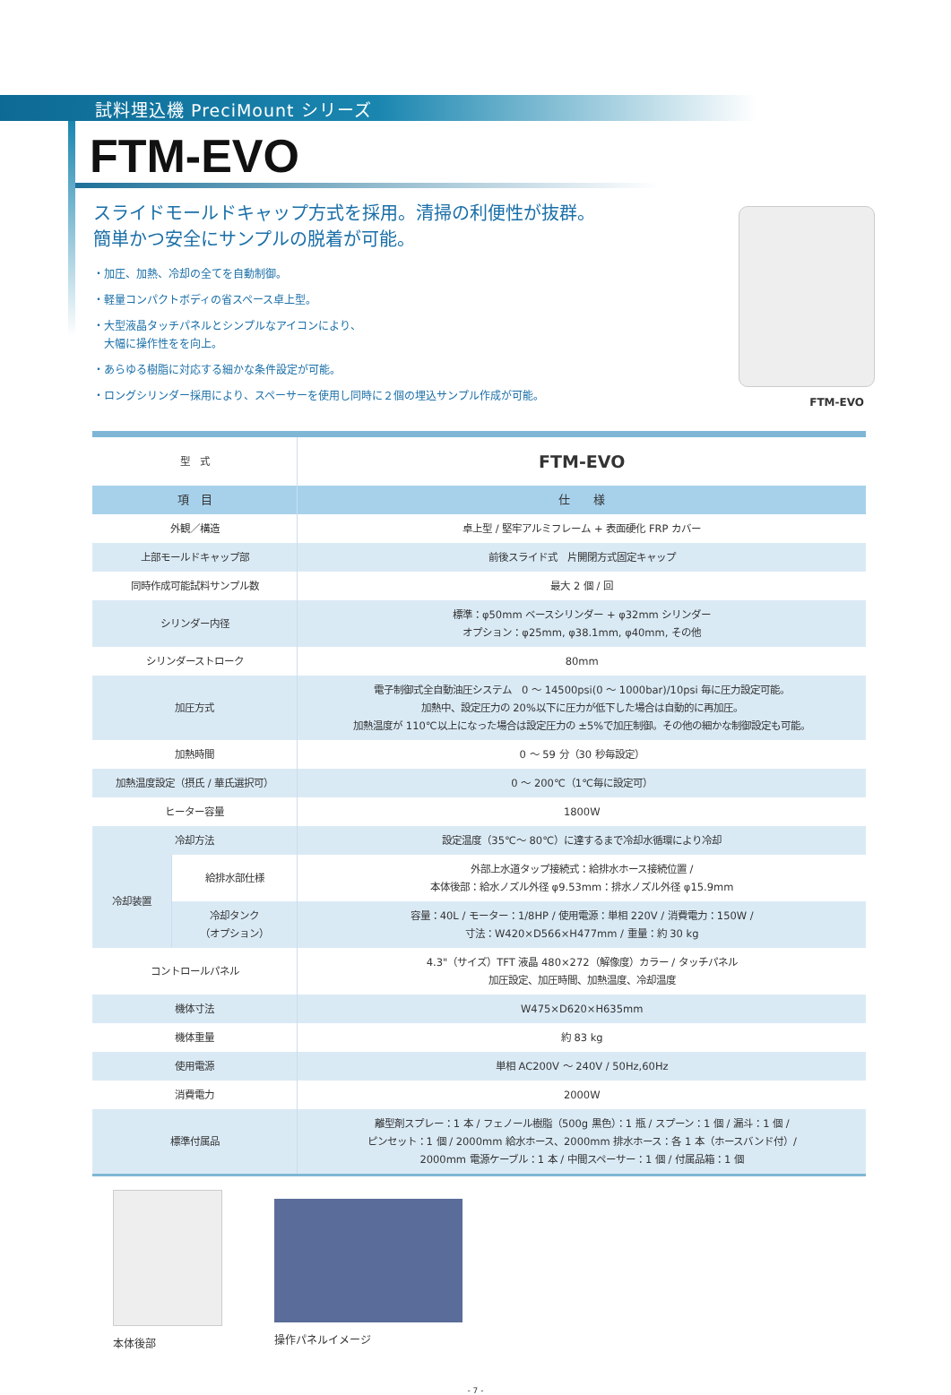試料埋込機 PreciMount シリーズ
FTM-EVO
スライドモールドキャップ方式を採用。清掃の利便性が抜群。
簡単かつ安全にサンプルの脱着が可能。
・加圧、加熱、冷却の全てを自動制御。
・軽量コンパクトボディの省スペース卓上型。
・大型液晶タッチパネルとシンプルなアイコンにより、
　大幅に操作性をを向上。
・あらゆる樹脂に対応する細かな条件設定が可能。
・ロングシリンダー採用により、スペーサーを使用し同時に２個の埋込サンプル作成が可能。
FTM-EVO
| 型 式 | | FTM-EVO |
| 項 目 | | 仕 様 |
| 外観／構造 | | 卓上型 / 堅牢アルミフレーム + 表面硬化 FRP カバー |
| 上部モールドキャップ部 | | 前後スライド式 片開閉方式固定キャップ |
| 同時作成可能試料サンプル数 | | 最大 2 個 / 回 |
| シリンダー内径 | | 標準：φ50mm ベースシリンダー + φ32mm シリンダー オプション：φ25mm, φ38.1mm, φ40mm, その他 |
| シリンダーストローク | | 80mm |
| 加圧方式 | | 電子制御式全自動油圧システム 0 ～ 14500psi(0 ～ 1000bar)/10psi 毎に圧力設定可能。 加熱中、設定圧力の 20%以下に圧力が低下した場合は自動的に再加圧。 加熱温度が 110℃以上になった場合は設定圧力の ±5%で加圧制御。その他の細かな制御設定も可能。 |
| 加熱時間 | | 0 ～ 59 分（30 秒毎設定） |
| 加熱温度設定（摂氏 / 華氏選択可） | | 0 ～ 200℃（1℃毎に設定可） |
| ヒーター容量 | | 1800W |
| 冷却方法 | | 設定温度（35℃～ 80℃）に達するまで冷却水循環により冷却 |
| 冷却装置 | 給排水部仕様 | 外部上水道タップ接続式：給排水ホース接続位置 / 本体後部：給水ノズル外径 φ9.53mm：排水ノズル外径 φ15.9mm |
| | 冷却タンク （オプション） | 容量：40L / モーター：1/8HP / 使用電源：単相 220V / 消費電力：150W / 寸法：W420×D566×H477mm / 重量：約 30 kg |
| コントロールパネル | | 4.3"（サイズ）TFT 液晶 480×272（解像度）カラー / タッチパネル 加圧設定、加圧時間、加熱温度、冷却温度 |
| 機体寸法 | | W475×D620×H635mm |
| 機体重量 | | 約 83 kg |
| 使用電源 | | 単相 AC200V ～ 240V / 50Hz,60Hz |
| 消費電力 | | 2000W |
| 標準付属品 | | 離型剤スプレー：1 本 / フェノール樹脂（500g 黒色）：1 瓶 / スプーン：1 個 / 漏斗：1 個 / ピンセット：1 個 / 2000mm 給水ホース、2000mm 排水ホース：各 1 本（ホースバンド付）/ 2000mm 電源ケーブル：1 本 / 中間スペーサー：1 個 / 付属品箱：1 個 |
本体後部 操作パネルイメージ
- 7 -